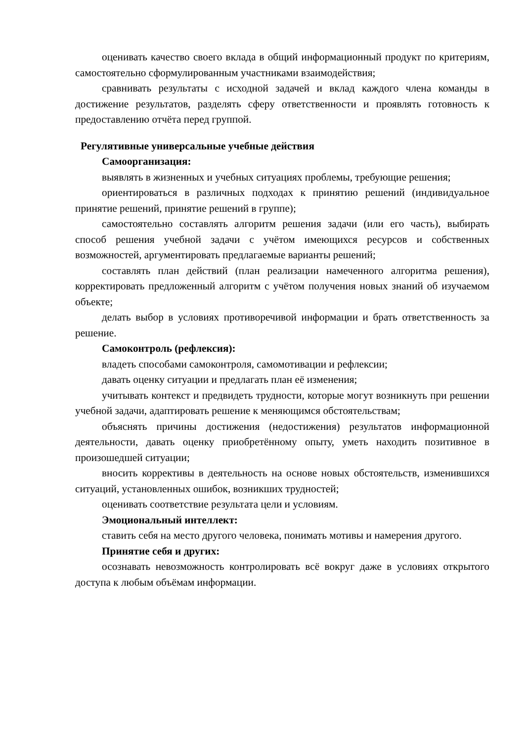оценивать качество своего вклада в общий информационный продукт по критериям, самостоятельно сформулированным участниками взаимодействия;
сравнивать результаты с исходной задачей и вклад каждого члена команды в достижение результатов, разделять сферу ответственности и проявлять готовность к предоставлению отчёта перед группой.
Регулятивные универсальные учебные действия
Самоорганизация:
выявлять в жизненных и учебных ситуациях проблемы, требующие решения;
ориентироваться в различных подходах к принятию решений (индивидуальное принятие решений, принятие решений в группе);
самостоятельно составлять алгоритм решения задачи (или его часть), выбирать способ решения учебной задачи с учётом имеющихся ресурсов и собственных возможностей, аргументировать предлагаемые варианты решений;
составлять план действий (план реализации намеченного алгоритма решения), корректировать предложенный алгоритм с учётом получения новых знаний об изучаемом объекте;
делать выбор в условиях противоречивой информации и брать ответственность за решение.
Самоконтроль (рефлексия):
владеть способами самоконтроля, самомотивации и рефлексии;
давать оценку ситуации и предлагать план её изменения;
учитывать контекст и предвидеть трудности, которые могут возникнуть при решении учебной задачи, адаптировать решение к меняющимся обстоятельствам;
объяснять причины достижения (недостижения) результатов информационной деятельности, давать оценку приобретённому опыту, уметь находить позитивное в произошедшей ситуации;
вносить коррективы в деятельность на основе новых обстоятельств, изменившихся ситуаций, установленных ошибок, возникших трудностей;
оценивать соответствие результата цели и условиям.
Эмоциональный интеллект:
ставить себя на место другого человека, понимать мотивы и намерения другого.
Принятие себя и других:
осознавать невозможность контролировать всё вокруг даже в условиях открытого доступа к любым объёмам информации.